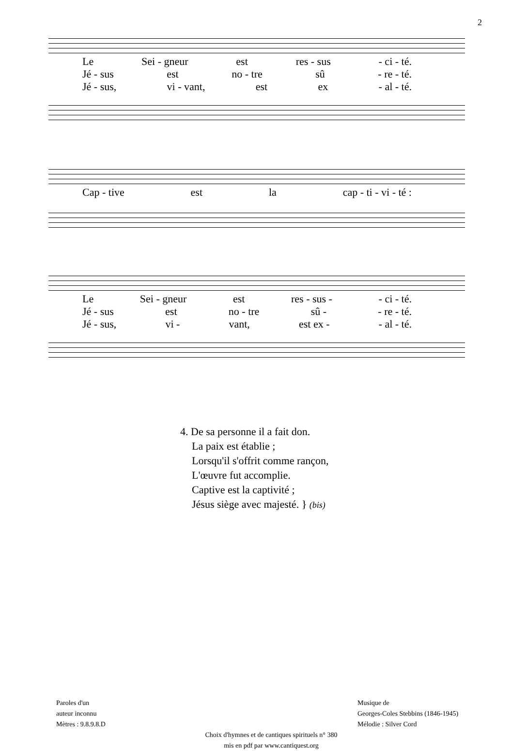2
Le Sei - gneur est res - sus - ci - té.
Jé - sus est no - tre sû - re - té.
Jé - sus, vi - vant, est ex - al - té.
Cap - tive est la cap - ti - vi - té :
Le Sei - gneur est res - sus - - ci - té.
Jé - sus est no - tre sû - - re - té.
Jé - sus, vi - vant, est ex - - al - té.
4. De sa personne il a fait don.
La paix est établie ;
Lorsqu'il s'offrit comme rançon,
L'œuvre fut accomplie.
Captive est la captivité ;
Jésus siège avec majesté. } (bis)
Paroles d'un
auteur inconnu
Mètres : 9.8.9.8.D
Musique de
Georges-Coles Stebbins (1846-1945)
Mélodie : Silver Cord
Choix d'hymnes et de cantiques spirituels n° 380
mis en pdf par www.cantiquest.org